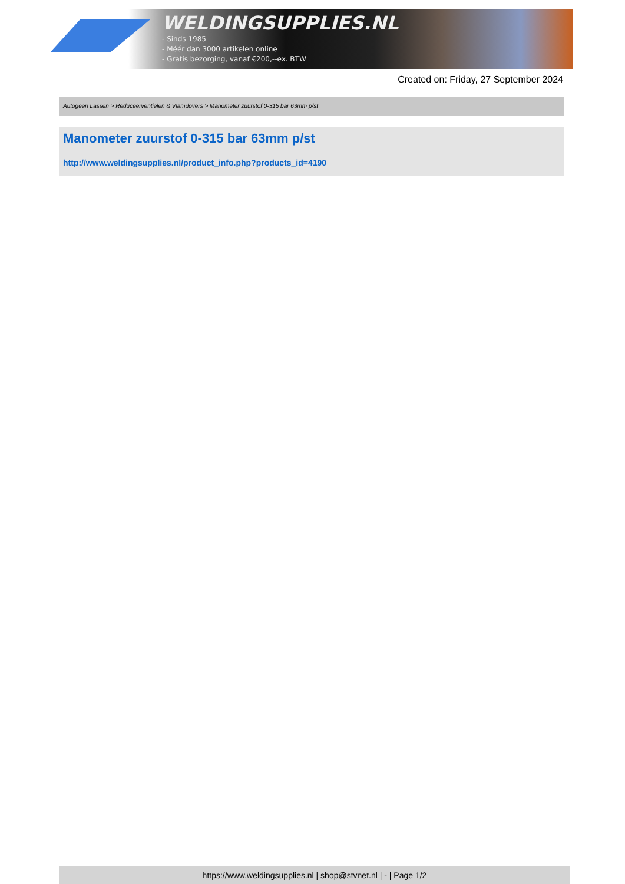WELDINGSUPPLIES.NL
- Sinds 1985
- Méér dan 3000 artikelen online
- Gratis bezorging, vanaf €200,--ex. BTW
Created on: Friday, 27 September 2024
Autogeen Lassen > Reduceerventielen & Vlamdovers > Manometer zuurstof 0-315 bar 63mm p/st
Manometer zuurstof 0-315 bar 63mm p/st
http://www.weldingsupplies.nl/product_info.php?products_id=4190
https://www.weldingsupplies.nl | shop@stvnet.nl | - | Page 1/2